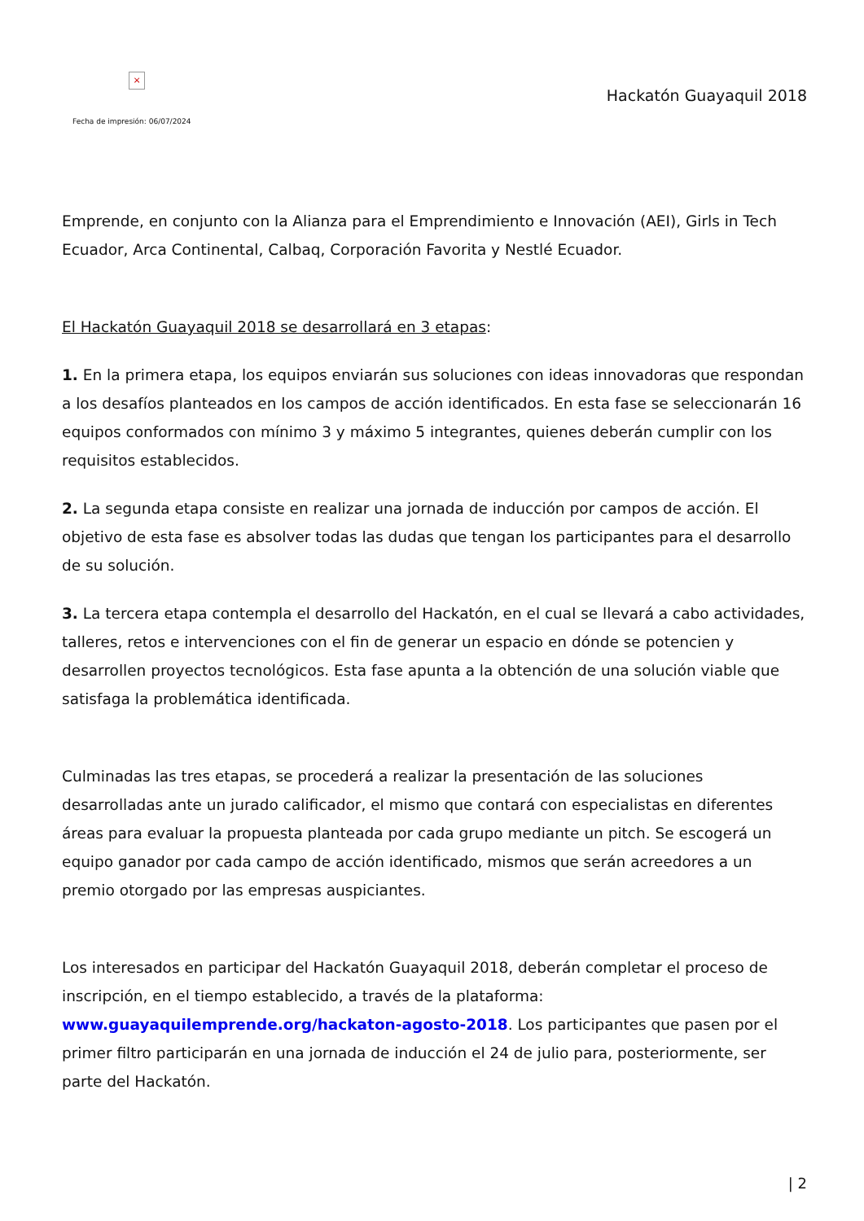×
Fecha de impresión: 06/07/2024
Hackatón Guayaquil 2018
Emprende, en conjunto con la Alianza para el Emprendimiento e Innovación (AEI), Girls in Tech Ecuador, Arca Continental, Calbaq, Corporación Favorita y Nestlé Ecuador.
El Hackatón Guayaquil 2018 se desarrollará en 3 etapas:
1. En la primera etapa, los equipos enviarán sus soluciones con ideas innovadoras que respondan a los desafíos planteados en los campos de acción identificados. En esta fase se seleccionarán 16 equipos conformados con mínimo 3 y máximo 5 integrantes, quienes deberán cumplir con los requisitos establecidos.
2. La segunda etapa consiste en realizar una jornada de inducción por campos de acción. El objetivo de esta fase es absolver todas las dudas que tengan los participantes para el desarrollo de su solución.
3. La tercera etapa contempla el desarrollo del Hackatón, en el cual se llevará a cabo actividades, talleres, retos e intervenciones con el fin de generar un espacio en dónde se potencien y desarrollen proyectos tecnológicos. Esta fase apunta a la obtención de una solución viable que satisfaga la problemática identificada.
Culminadas las tres etapas, se procederá a realizar la presentación de las soluciones desarrolladas ante un jurado calificador, el mismo que contará con especialistas en diferentes áreas para evaluar la propuesta planteada por cada grupo mediante un pitch. Se escogerá un equipo ganador por cada campo de acción identificado, mismos que serán acreedores a un premio otorgado por las empresas auspiciantes.
Los interesados en participar del Hackatón Guayaquil 2018, deberán completar el proceso de inscripción, en el tiempo establecido, a través de la plataforma: www.guayaquilemprende.org/hackaton-agosto-2018. Los participantes que pasen por el primer filtro participarán en una jornada de inducción el 24 de julio para, posteriormente, ser parte del Hackatón.
| 2